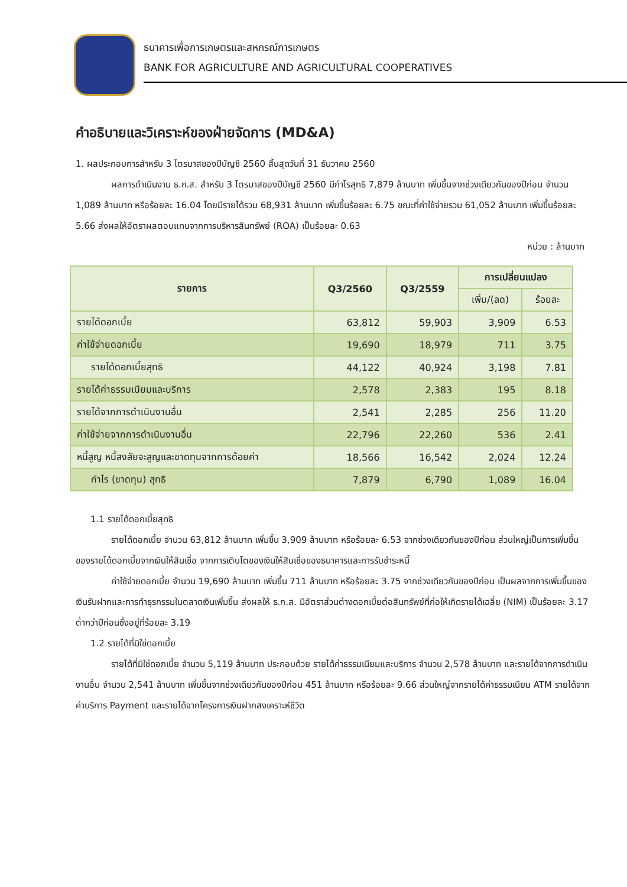ธนาคารเพื่อการเกษตรและสหกรณ์การเกษตร
BANK FOR AGRICULTURE AND AGRICULTURAL COOPERATIVES
คำอธิบายและวิเคราะห์ของฝ่ายจัดการ (MD&A)
1. ผลประกอบการสำหรับ 3 ไตรมาสของปีบัญชี 2560 สิ้นสุดวันที่ 31 ธันวาคม 2560
ผลการดำเนินงาน ธ.ก.ส. สำหรับ 3 ไตรมาสของปีบัญชี 2560 มีกำไรสุทธิ 7,879 ล้านบาท เพิ่มขึ้นจากช่วงเดียวกันของปีก่อน จำนวน 1,089 ล้านบาท หรือร้อยละ 16.04 โดยมีรายได้รวม 68,931 ล้านบาท เพิ่มขึ้นร้อยละ 6.75 ขณะที่ค่าใช้จ่ายรวม 61,052 ล้านบาท เพิ่มขึ้นร้อยละ 5.66 ส่งผลให้อัตราผลตอบแทนจากการบริหารสินทรัพย์ (ROA) เป็นร้อยละ 0.63
หน่วย : ล้านบาท
| รายการ | Q3/2560 | Q3/2559 | การเปลี่ยนแปลง | |
| --- | --- | --- | --- | --- |
| | | | เพิ่ม/(ลด) | ร้อยละ |
| รายได้ดอกเบี้ย | 63,812 | 59,903 | 3,909 | 6.53 |
| ค่าใช้จ่ายดอกเบี้ย | 19,690 | 18,979 | 711 | 3.75 |
| รายได้ดอกเบี้ยสุทธิ | 44,122 | 40,924 | 3,198 | 7.81 |
| รายได้ค่าธรรมเนียมและบริการ | 2,578 | 2,383 | 195 | 8.18 |
| รายได้จากการดำเนินงานอื่น | 2,541 | 2,285 | 256 | 11.20 |
| ค่าใช้จ่ายจากการดำเนินงานอื่น | 22,796 | 22,260 | 536 | 2.41 |
| หนี้สูญ หนี้สงสัยจะสูญและขาดทุนจากการด้อยค่า | 18,566 | 16,542 | 2,024 | 12.24 |
| กำไร (ขาดทุน) สุทธิ | 7,879 | 6,790 | 1,089 | 16.04 |
1.1 รายได้ดอกเบี้ยสุทธิ
รายได้ดอกเบี้ย จำนวน 63,812 ล้านบาท เพิ่มขึ้น 3,909 ล้านบาท หรือร้อยละ 6.53 จากช่วงเดียวกันของปีก่อน ส่วนใหญ่เป็นการเพิ่มขึ้นของรายได้ดอกเบี้ยจากเงินให้สินเชื่อ จากการเติบโตของเงินให้สินเชื่อของธนาคารและการรับชำระหนี้
ค่าใช้จ่ายดอกเบี้ย จำนวน 19,690 ล้านบาท เพิ่มขึ้น 711 ล้านบาท หรือร้อยละ 3.75 จากช่วงเดียวกันของปีก่อน เป็นผลจากการเพิ่มขึ้นของเงินรับฝากและการทำธุรกรรมในตลาดเงินเพิ่มขึ้น ส่งผลให้ ธ.ก.ส. มีอัตราส่วนต่างดอกเบี้ยต่อสินทรัพย์ที่ก่อให้เกิดรายได้เฉลี่ย (NIM) เป็นร้อยละ 3.17 ต่ำกว่าปีก่อนซึ่งอยู่ที่ร้อยละ 3.19
1.2 รายได้ที่มิใช่ดอกเบี้ย
รายได้ที่มิใช่ดอกเบี้ย จำนวน 5,119 ล้านบาท ประกอบด้วย รายได้ค่าธรรมเนียมและบริการ จำนวน 2,578 ล้านบาท และรายได้จากการดำเนินงานอื่น จำนวน 2,541 ล้านบาท เพิ่มขึ้นจากช่วงเดียวกันของปีก่อน 451 ล้านบาท หรือร้อยละ 9.66 ส่วนใหญ่จากรายได้ค่าธรรมเนียม ATM รายได้จากค่าบริการ Payment และรายได้จากโครงการเงินฝากสงเคราะห์ชีวิต